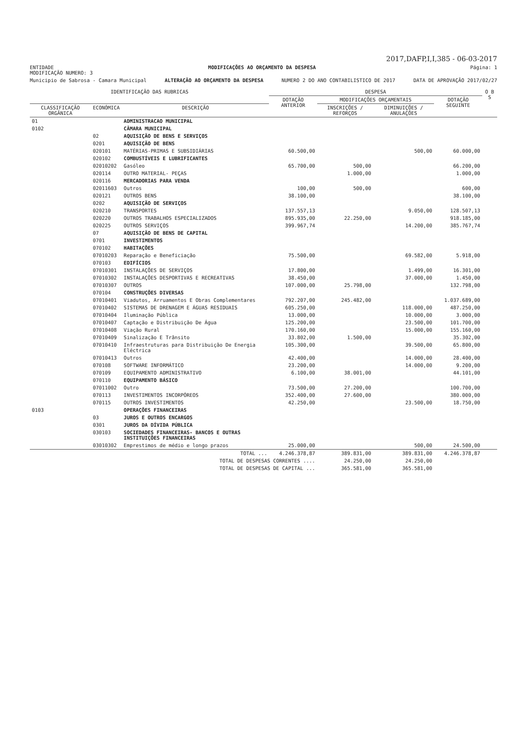2017,DAFP,I,I,385 - 06-03-2017
ENTIDADE MODIFICAÇÕES AO ORÇAMENTO DA DESPESA Página: 1
MODIFICAÇÃO NUMERO: 3
Municipio de Sabrosa - Camara Municipal ALTERAÇÃO AO ORÇAMENTO DA DESPESA NUMERO 2 DO ANO CONTABILISTICO DE 2017 DATA DE APROVAÇÃO 2017/02/27
| IDENTIFICAÇÃO DAS RUBRICAS | | | DESPESA | | | | O B S |
| --- | --- | --- | --- | --- | --- | --- | --- |
| | | | DOTAÇÃO ANTERIOR | MODIFICAÇÕES ORÇAMENTAIS | | DOTAÇÃO SEGUINTE | |
| CLASSIFICAÇÃO ORGÂNICA | ECONÓMICA | DESCRIÇÃO | | INSCRIÇÕES / REFORÇOS | DIMINUIÇÕES / ANULAÇÕES | | |
| 01 | | ADMINISTRACAO MUNICIPAL | | | | | |
| 0102 | | CÂMARA MUNICIPAL | | | | | |
| | 02 | AQUISIÇÃO DE BENS E SERVIÇOS | | | | | |
| | 0201 | AQUISIÇÃO DE BENS | | | | | |
| | 020101 | MATÉRIAS-PRIMAS E SUBSIDIÁRIAS | 60.500,00 | | 500,00 | 60.000,00 | |
| | 020102 | COMBUSTÍVEIS E LUBRIFICANTES | | | | | |
| | 02010202 | Gasóleo | 65.700,00 | 500,00 | | 66.200,00 | |
| | 020114 | OUTRO MATERIAL- PEÇAS | | 1.000,00 | | 1.000,00 | |
| | 020116 | MERCADORIAS PARA VENDA | | | | | |
| | 02011603 | Outros | 100,00 | 500,00 | | 600,00 | |
| | 020121 | OUTROS BENS | 38.100,00 | | | 38.100,00 | |
| | 0202 | AQUISIÇÃO DE SERVIÇOS | | | | | |
| | 020210 | TRANSPORTES | 137.557,13 | | 9.050,00 | 128.507,13 | |
| | 020220 | OUTROS TRABALHOS ESPECIALIZADOS | 895.935,00 | 22.250,00 | | 918.185,00 | |
| | 020225 | OUTROS SERVIÇOS | 399.967,74 | | 14.200,00 | 385.767,74 | |
| | 07 | AQUISIÇÃO DE BENS DE CAPITAL | | | | | |
| | 0701 | INVESTIMENTOS | | | | | |
| | 070102 | HABITAÇÕES | | | | | |
| | 07010203 | Reparação e Beneficiação | 75.500,00 | | 69.582,00 | 5.918,00 | |
| | 070103 | EDIFÍCIOS | | | | | |
| | 07010301 | INSTALAÇÕES DE SERVIÇOS | 17.800,00 | | 1.499,00 | 16.301,00 | |
| | 07010302 | INSTALAÇÕES DESPORTIVAS E RECREATIVAS | 38.450,00 | | 37.000,00 | 1.450,00 | |
| | 07010307 | OUTROS | 107.000,00 | 25.798,00 | | 132.798,00 | |
| | 070104 | CONSTRUÇÕES DIVERSAS | | | | | |
| | 07010401 | Viadutos, Arruamentos E Obras Complementares | 792.207,00 | 245.482,00 | | 1.037.689,00 | |
| | 07010402 | SISTEMAS DE DRENAGEM E ÁGUAS RESIDUAIS | 605.250,00 | | 118.000,00 | 487.250,00 | |
| | 07010404 | Iluminação Pública | 13.000,00 | | 10.000,00 | 3.000,00 | |
| | 07010407 | Captação e Distribuição De Água | 125.200,00 | | 23.500,00 | 101.700,00 | |
| | 07010408 | Viação Rural | 170.160,00 | | 15.000,00 | 155.160,00 | |
| | 07010409 | Sinalização E Trânsito | 33.802,00 | 1.500,00 | | 35.302,00 | |
| | 07010410 | Infraestruturas para Distribuição De Energia Eléctrica | 105.300,00 | | 39.500,00 | 65.800,00 | |
| | 07010413 | Outros | 42.400,00 | | 14.000,00 | 28.400,00 | |
| | 070108 | SOFTWARE INFORMÁTICO | 23.200,00 | | 14.000,00 | 9.200,00 | |
| | 070109 | EQUIPAMENTO ADMINISTRATIVO | 6.100,00 | 38.001,00 | | 44.101,00 | |
| | 070110 | EQUIPAMENTO BÁSICO | | | | | |
| | 07011002 | Outro | 73.500,00 | 27.200,00 | | 100.700,00 | |
| | 070113 | INVESTIMENTOS INCORPÓREOS | 352.400,00 | 27.600,00 | | 380.000,00 | |
| | 070115 | OUTROS INVESTIMENTOS | 42.250,00 | | 23.500,00 | 18.750,00 | |
| 0103 | | OPERAÇÕES FINANCEIRAS | | | | | |
| | 03 | JUROS E OUTROS ENCARGOS | | | | | |
| | 0301 | JUROS DA DÍVIDA PÚBLICA | | | | | |
| | 030103 | SOCIEDADES FINANCEIRAS- BANCOS E OUTRAS INSTITUIÇÕES FINANCEIRAS | | | | | |
| | 03010302 | Emprestimos de médio e longo prazos | 25.000,00 | | 500,00 | 24.500,00 | |
| TOTAL ... | | | 4.246.378,87 | 389.831,00 | 389.831,00 | 4.246.378,87 | |
| TOTAL DE DESPESAS CORRENTES .... | | | | 24.250,00 | 24.250,00 | | |
| TOTAL DE DESPESAS DE CAPITAL ... | | | | 365.581,00 | 365.581,00 | | |